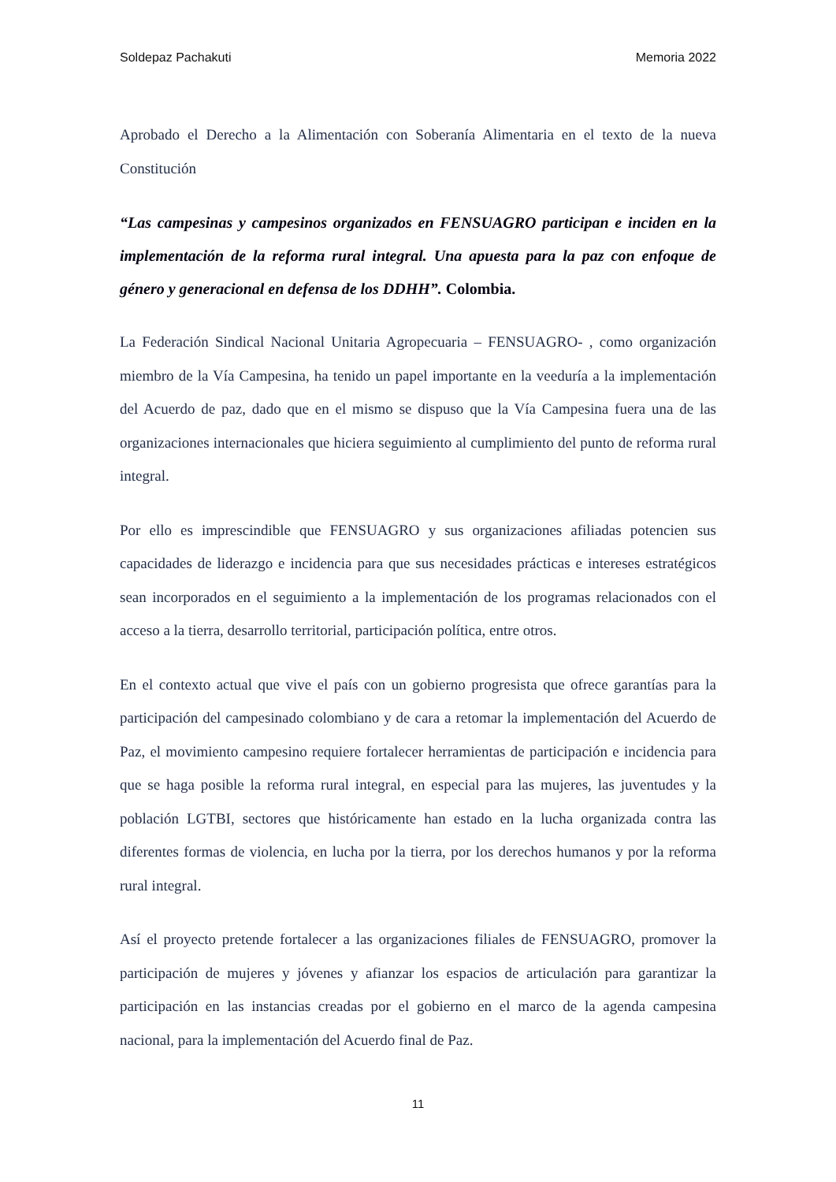Soldepaz Pachakuti Memoria 2022
Aprobado el Derecho a la Alimentación con Soberanía Alimentaria en el texto de la nueva Constitución
“Las campesinas y campesinos organizados en FENSUAGRO participan e inciden en la implementación de la reforma rural integral. Una apuesta para la paz con enfoque de género y generacional en defensa de los DDHH”. Colombia.
La Federación Sindical Nacional Unitaria Agropecuaria – FENSUAGRO- , como organización miembro de la Vía Campesina, ha tenido un papel importante en la veeduría a la implementación del Acuerdo de paz, dado que en el mismo se dispuso que la Vía Campesina fuera una de las organizaciones internacionales que hiciera seguimiento al cumplimiento del punto de reforma rural integral.
Por ello es imprescindible que FENSUAGRO y sus organizaciones afiliadas potencien sus capacidades de liderazgo e incidencia para que sus necesidades prácticas e intereses estratégicos sean incorporados en el seguimiento a la implementación de los programas relacionados con el acceso a la tierra, desarrollo territorial, participación política, entre otros.
En el contexto actual que vive el país con un gobierno progresista que ofrece garantías para la participación del campesinado colombiano y de cara a retomar la implementación del Acuerdo de Paz, el movimiento campesino requiere fortalecer herramientas de participación e incidencia para que se haga posible la reforma rural integral, en especial para las mujeres, las juventudes y la población LGTBI, sectores que históricamente han estado en la lucha organizada contra las diferentes formas de violencia, en lucha por la tierra, por los derechos humanos y por la reforma rural integral.
Así el proyecto pretende fortalecer a las organizaciones filiales de FENSUAGRO, promover la participación de mujeres y jóvenes y afianzar los espacios de articulación para garantizar la participación en las instancias creadas por el gobierno en el marco de la agenda campesina nacional, para la implementación del Acuerdo final de Paz.
11